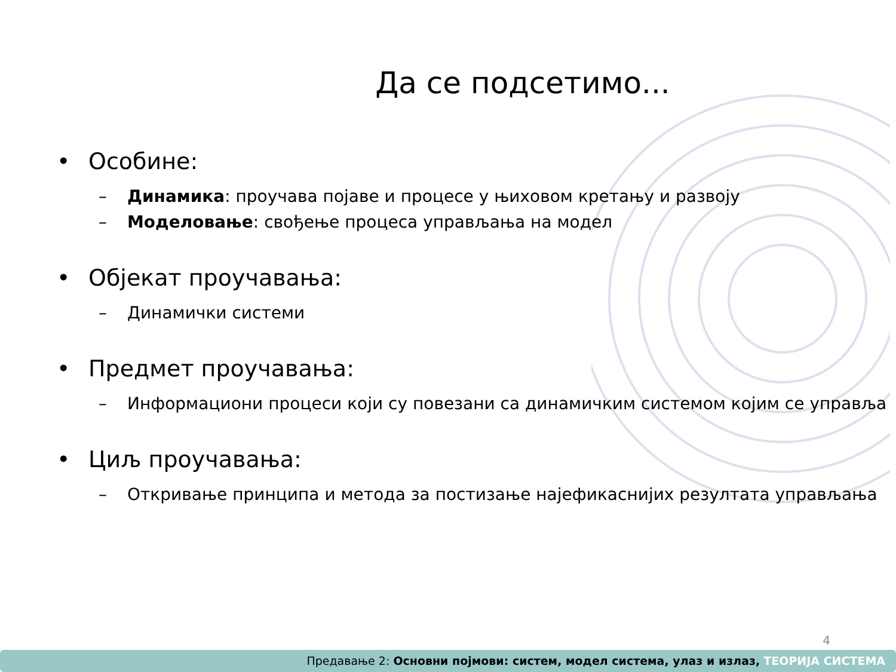Да се подсетимо...
• Особине:
– Динамика: проучава појаве и процесе у њиховом кретању и развоју
– Моделовање: свођење процеса управљања на модел
• Објекат проучавања:
– Динамички системи
• Предмет проучавања:
– Информациони процеси који су повезани са динамичким системом којим се управља
• Циљ проучавања:
– Откривање принципа и метода за постизање најефикаснијих резултата управљања
4
Предавање 2: Основни појмови: систем, модел система, улаз и излаз, ТЕОРИЈА СИСТЕМА